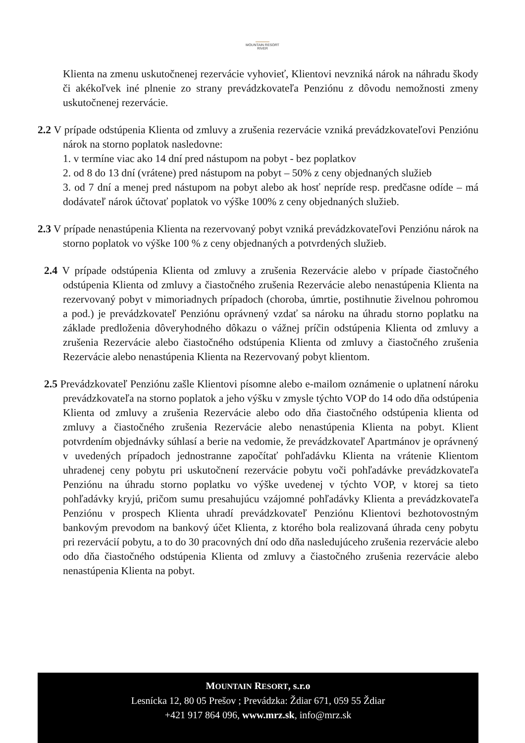MOUNTAIN RESORT
RIVER
Klienta na zmenu uskutočnenej rezervácie vyhovieť, Klientovi nevzniká nárok na náhradu škody či akékoľvek iné plnenie zo strany prevádzkovateľa Penziónu z dôvodu nemožnosti zmeny uskutočnenej rezervácie.
2.2 V prípade odstúpenia Klienta od zmluvy a zrušenia rezervácie vzniká prevádzkovateľovi Penziónu nárok na storno poplatok nasledovne:
1. v termíne viac ako 14 dní pred nástupom na pobyt - bez poplatkov
2. od 8 do 13 dní (vrátene) pred nástupom na pobyt – 50% z ceny objednaných služieb
3. od 7 dní a menej pred nástupom na pobyt alebo ak hosť nepríde resp. predčasne odíde – má dodávateľ nárok účtovať poplatok vo výške 100% z ceny objednaných služieb.
2.3 V prípade nenastúpenia Klienta na rezervovaný pobyt vzniká prevádzkovateľovi Penziónu nárok na storno poplatok vo výške 100 % z ceny objednaných a potvrdených služieb.
2.4 V prípade odstúpenia Klienta od zmluvy a zrušenia Rezervácie alebo v prípade čiastočného odstúpenia Klienta od zmluvy a čiastočného zrušenia Rezervácie alebo nenastúpenia Klienta na rezervovaný pobyt v mimoriadnych prípadoch (choroba, úmrtie, postihnutie živelnou pohromou a pod.) je prevádzkovateľ Penziónu oprávnený vzdať sa nároku na úhradu storno poplatku na základe predloženia dôveryhodného dôkazu o vážnej príčin odstúpenia Klienta od zmluvy a zrušenia Rezervácie alebo čiastočného odstúpenia Klienta od zmluvy a čiastočného zrušenia Rezervácie alebo nenastúpenia Klienta na Rezervovaný pobyt klientom.
2.5 Prevádzkovateľ Penziónu zašle Klientovi písomne alebo e-mailom oznámenie o uplatnení nároku prevádzkovateľa na storno poplatok a jeho výšku v zmysle týchto VOP do 14 odo dňa odstúpenia Klienta od zmluvy a zrušenia Rezervácie alebo odo dňa čiastočného odstúpenia klienta od zmluvy a čiastočného zrušenia Rezervácie alebo nenastúpenia Klienta na pobyt. Klient potvrdením objednávky súhlasí a berie na vedomie, že prevádzkovateľ Apartmánov je oprávnený v uvedených prípadoch jednostranne započítať pohľadávku Klienta na vrátenie Klientom uhradenej ceny pobytu pri uskutočnení rezervácie pobytu voči pohľadávke prevádzkovateľa Penziónu na úhradu storno poplatku vo výške uvedenej v týchto VOP, v ktorej sa tieto pohľadávky kryjú, pričom sumu presahujúcu vzájomné pohľadávky Klienta a prevádzkovateľa Penziónu v prospech Klienta uhradí prevádzkovateľ Penziónu Klientovi bezhotovostným bankovým prevodom na bankový účet Klienta, z ktorého bola realizovaná úhrada ceny pobytu pri rezervácií pobytu, a to do 30 pracovných dní odo dňa nasledujúceho zrušenia rezervácie alebo odo dňa čiastočného odstúpenia Klienta od zmluvy a čiastočného zrušenia rezervácie alebo nenastúpenia Klienta na pobyt.
MOUNTAIN RESORT, s.r.o
Lesnícka 12, 80 05 Prešov ; Prevádzka: Ždiar 671, 059 55 Ždiar
+421 917 864 096, www.mrz.sk, info@mrz.sk